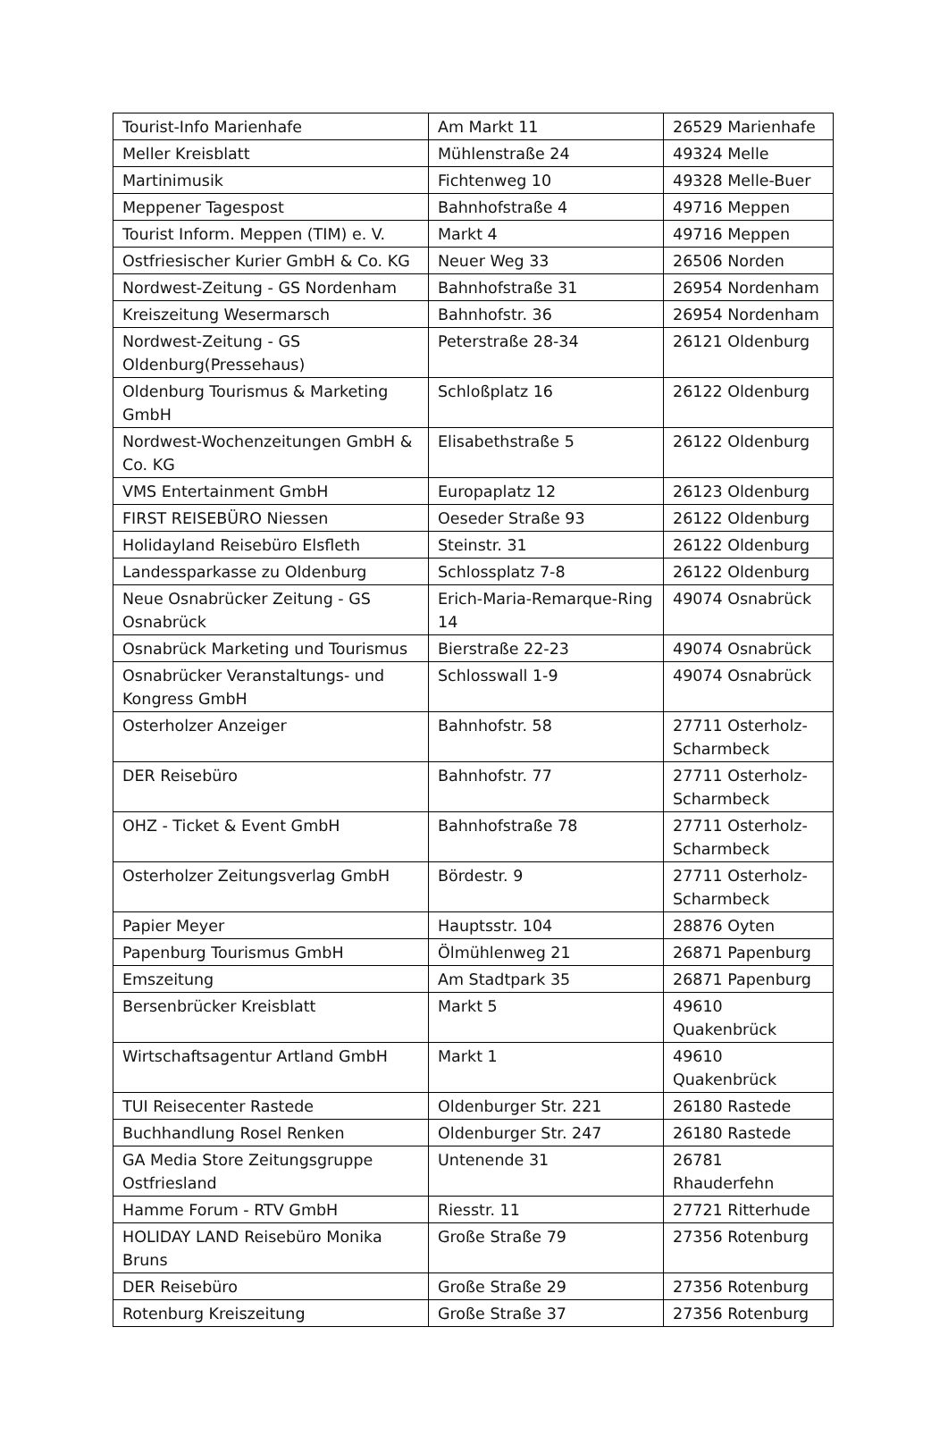| Tourist-Info Marienhafe | Am Markt 11 | 26529 Marienhafe |
| Meller Kreisblatt | Mühlenstraße 24 | 49324 Melle |
| Martinimusik | Fichtenweg 10 | 49328 Melle-Buer |
| Meppener Tagespost | Bahnhofstraße 4 | 49716 Meppen |
| Tourist Inform. Meppen (TIM) e. V. | Markt 4 | 49716 Meppen |
| Ostfriesischer Kurier GmbH & Co. KG | Neuer Weg 33 | 26506 Norden |
| Nordwest-Zeitung - GS Nordenham | Bahnhofstraße 31 | 26954 Nordenham |
| Kreiszeitung Wesermarsch | Bahnhofstr. 36 | 26954 Nordenham |
| Nordwest-Zeitung - GS Oldenburg(Pressehaus) | Peterstraße 28-34 | 26121 Oldenburg |
| Oldenburg Tourismus & Marketing GmbH | Schloßplatz 16 | 26122 Oldenburg |
| Nordwest-Wochenzeitungen GmbH & Co. KG | Elisabethstraße 5 | 26122 Oldenburg |
| VMS Entertainment GmbH | Europaplatz 12 | 26123 Oldenburg |
| FIRST REISEBÜRO Niessen | Oeseder Straße 93 | 26122 Oldenburg |
| Holidayland Reisebüro Elsfleth | Steinstr. 31 | 26122 Oldenburg |
| Landessparkasse zu Oldenburg | Schlossplatz 7-8 | 26122 Oldenburg |
| Neue Osnabrücker Zeitung - GS Osnabrück | Erich-Maria-Remarque-Ring 14 | 49074 Osnabrück |
| Osnabrück Marketing und Tourismus | Bierstraße 22-23 | 49074 Osnabrück |
| Osnabrücker Veranstaltungs- und Kongress GmbH | Schlosswall 1-9 | 49074 Osnabrück |
| Osterholzer Anzeiger | Bahnhofstr. 58 | 27711 Osterholz-Scharmbeck |
| DER Reisebüro | Bahnhofstr. 77 | 27711 Osterholz-Scharmbeck |
| OHZ - Ticket & Event GmbH | Bahnhofstraße 78 | 27711 Osterholz-Scharmbeck |
| Osterholzer Zeitungsverlag GmbH | Bördestr. 9 | 27711 Osterholz-Scharmbeck |
| Papier Meyer | Hauptsstr. 104 | 28876 Oyten |
| Papenburg Tourismus GmbH | Ölmühlenweg 21 | 26871 Papenburg |
| Emszeitung | Am Stadtpark 35 | 26871 Papenburg |
| Bersenbrücker Kreisblatt | Markt 5 | 49610 Quakenbrück |
| Wirtschaftsagentur Artland GmbH | Markt 1 | 49610 Quakenbrück |
| TUI Reisecenter Rastede | Oldenburger Str. 221 | 26180 Rastede |
| Buchhandlung Rosel Renken | Oldenburger Str. 247 | 26180 Rastede |
| GA Media Store Zeitungsgruppe Ostfriesland | Untenende 31 | 26781 Rhauderfehn |
| Hamme Forum - RTV GmbH | Riesstr. 11 | 27721 Ritterhude |
| HOLIDAY LAND Reisebüro Monika Bruns | Große Straße 79 | 27356 Rotenburg |
| DER Reisebüro | Große Straße 29 | 27356 Rotenburg |
| Rotenburg Kreiszeitung | Große Straße 37 | 27356 Rotenburg |